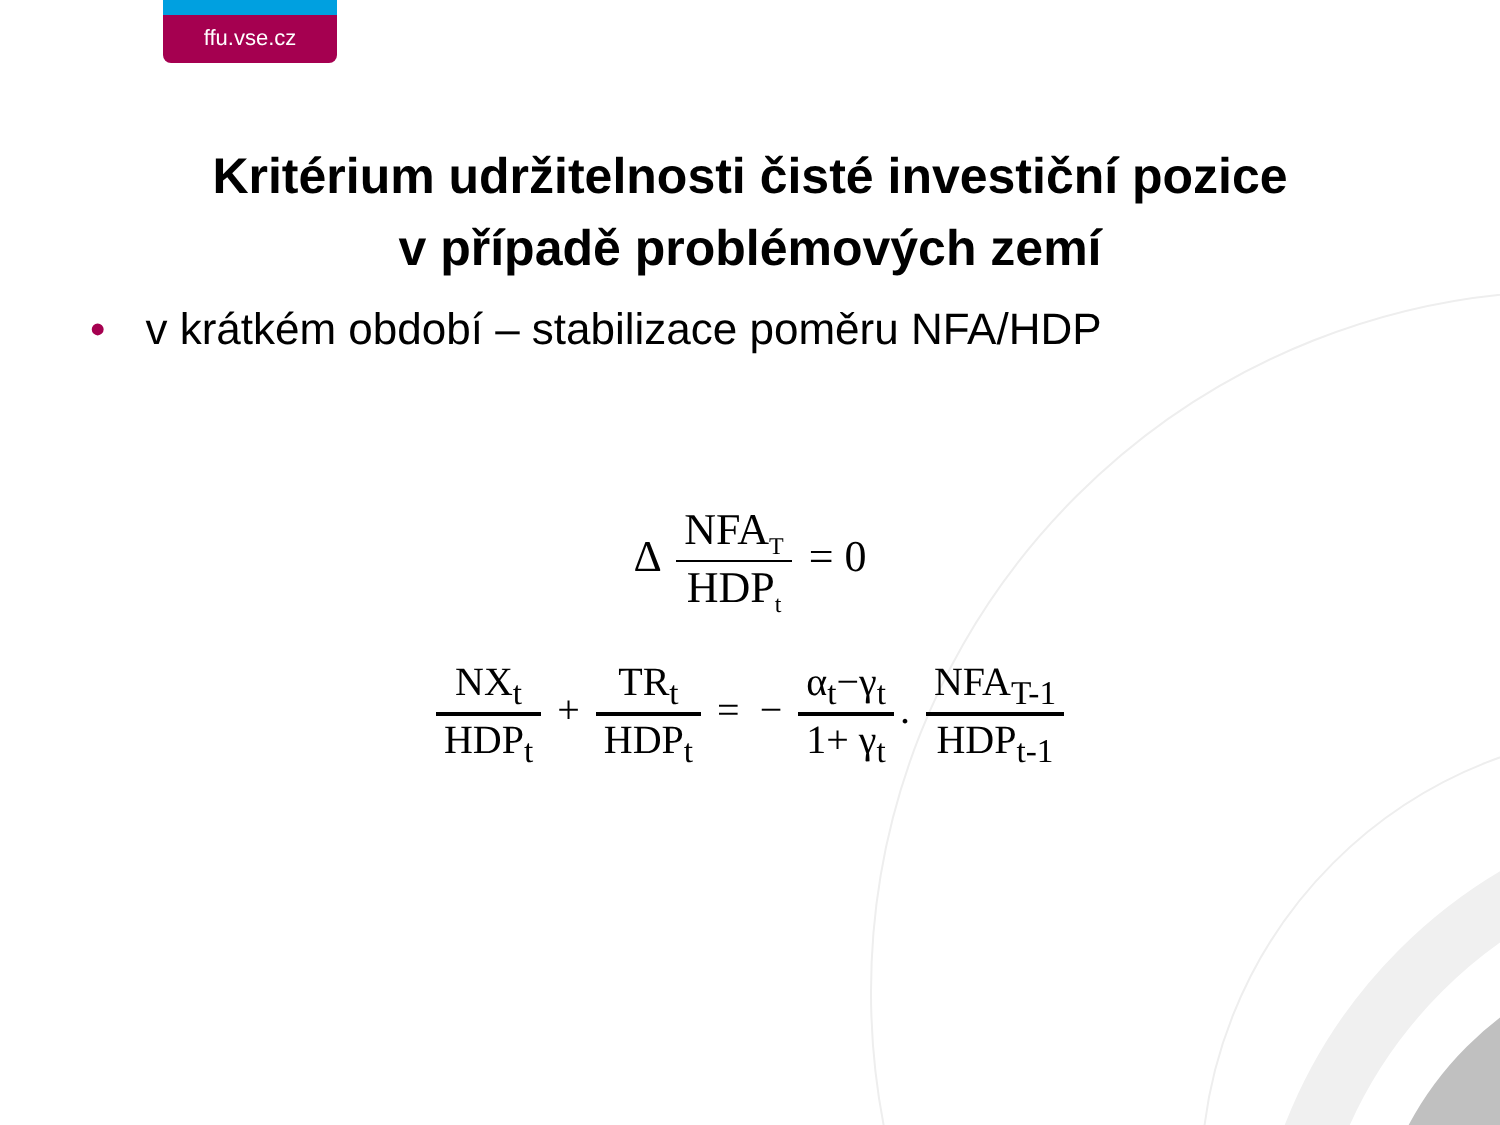ffu.vse.cz
Kritérium udržitelnosti čisté investiční pozice
v případě problémových zemí
• v krátkém období – stabilizace poměru NFA/HDP
Δ NFA<sub>T</sub> HDP<sub>t</sub> = 0
NX<sub>t</sub> HDP<sub>t</sub> + TR<sub>t</sub> HDP<sub>t</sub> = − α<sub>t</sub>−γ<sub>t</sub> 1+ γ<sub>t</sub>. NFA<sub>T-1</sub> HDP<sub>t-1</sub>